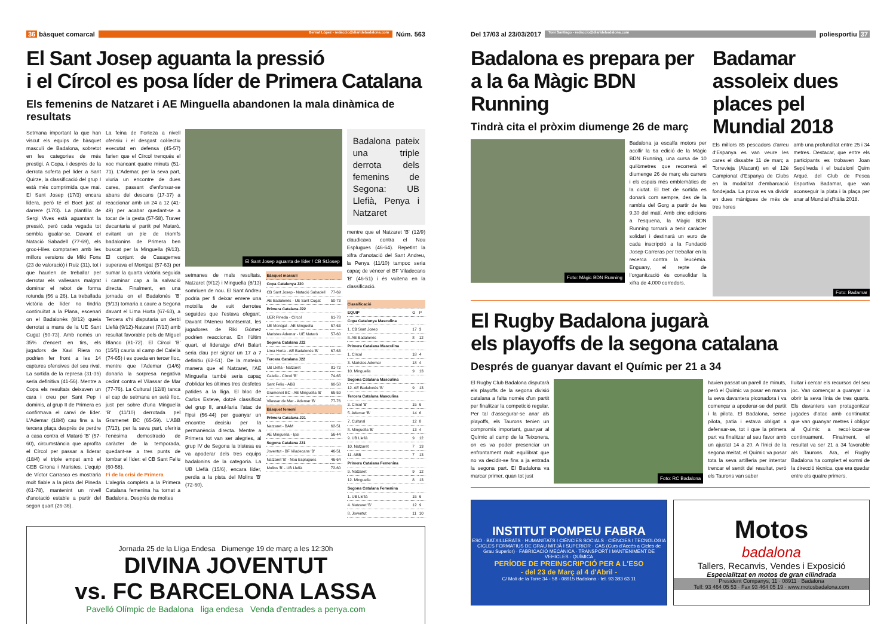36 bàsquet comarcal Bernat López - redaccio@diaridebadalona.com Núm. 563
El Sant Josep aguanta la pressió
i el Círcol es posa líder de Primera Catalana
Els femenins de Natzaret i AE Minguella abandonen la mala dinàmica de resultats
Setmana important la que han viscut els equips de bàsquet masculí de Badalona, sobretot en les categories de més prestigi. A Copa, i després de la derrota soferta pel líder a Sant Quirze, la classificació del grup I està més comprimida que mai. El Sant Josep (17/3) encara lidera, però té el Boet just al darrere (17/3). La plantilla de Sergi Vives està aguantant la pressió, però cada vegada tot sembla igualar-se. Davant el Natació Sabadell (77-69), els groc-i-liles comptarien amb les millors versions de Miki Fons (23 de valoració) i Ruiz (31), tot i que haurien de treballar per derrotar els vallesans malgrat dominar el rebot de forma rotunda (56 a 26). La treballada victòria de líder no tindria continuïtat a la Plana, escenari on el Badalonès (8/12) queia derrotat a mans de la UE Sant Cugat (50-73). Amb només un 35% d'encert en tirs, els jugadors de Xavi Riera no podrien fer front a les 14 captures ofensives del seu rival. La sortida de la represa (31-35) seria definitiva (41-56). Mentre a Copa els resultats deixaven un cara i creu per Sant Pep i dominis, al grup II de Primera es confirmava el canvi de líder. L'Ademar (18/4) cau fins a la tercera plaça després de perdre a casa contra el Mataró 'B' (57-60), circumstància que aprofita el Círcol per passar a liderar (18/4) el triple empat amb el CEB Girona i Maristes. L'equip de Víctor Carrasco es mostraria molt fiable a la pista del Pineda (61-78), mantenint un nivell d'anotació estable a partir del segon quart (26-36).
La feina de Forteza a nivell ofensiu i el desgast col·lectiu executat en defensa (45-57) farien que el Círcol trenqués el xoc mancant quatre minuts (51-71). L'Ademar, per la seva part, viuria un encontre de dues cares, passant d'enfonsar-se abans del descans (17-37) a reaccionar amb un 24 a 12 (41-49) per acabar quedant-se a tocar de la gesta (57-58). Traver decantaria el partit pel Mataró, evitant un ple de triomfs badalonins de Primera ben buscat per la Minguella (9/13). El conjunt de Casagemes superava el Montgat (57-63) per sumar la quarta victòria seguida i caminar cap a la salvació directa. Finalment, en una jornada on el Badalonès 'B' (9/13) tornaria a caure a Segona davant el Lima Horta (67-63), a Tercera s'hi disputaria un derbi Llefià (9/12)-Natzaret (7/13) amb resultat favorable pels de Miguel Blanco (81-72). El Círcol 'B' (15/6) cauria al camp del Calella (74-65) i es queda en tercer lloc, mentre que l'Ademar (14/6) donaria la sorpresa negativa cedint contra el Vilassar de Mar (77-76). La Cultural (12/8) tanca el cap de setmana en setè lloc, just per sobre d'una Minguella 'B' (11/10) derrotada pel Gramenet BC (65-59). L'ABB (7/13), per la seva part, oferiria l'enèsima demostració de caràcter de la temporada, quedant-se a tres punts de tombar el líder: el CB Sant Feliu (60-58).
Fi de la crisi de Primera
L'alegria completa a la Primera Catalana femenina ha tornat a Badalona. Després de moltes
El Sant Josep aguanta de líder / CB StJosep
setmanes de mals resultats, Natzaret (9/12) i Minguella (8/13) somriuen de nou. El Sant Andreu podria per fi deixar enrere una motxilla de vuit derrotes seguides que l'estava ofegant. Davant l'Ateneu Montserrat, les jugadores de Riki Gómez podrien reaccionar. En l'últim quart, el lideratge d'Ari Balart seria clau per signar un 17 a 7 definitiu (62-51). De la mateixa manera que el Natzaret, l'AE Minguella també seria capaç d'oblidar les últimes tres desfetes patides a la lliga. El bloc de Carlos Esteve, dotzè classificat del grup II, anul·laria l'atac de l'Ipsi (56-44) per guanyar un encontre decisiu per la permanència directa. Mentre a Primera tot van ser alegries, al grup IV de Segona la tristesa es va apoderar dels tres equips badalonins de la categoria. La UB Llefià (15/6), encara líder, perdia a la pista del Molins 'B' (72-60),
| Bàsquet masculí | |
| --- | --- |
| Copa Catalunya J20 | |
| CB Sant Josep - Natació Sabadell | 77-69 |
| AE Badalonès - UE Sant Cugat | 50-73 |
| Primera Catalana J22 | |
| UER Pineda - Círcol | 61-78 |
| UE Montgat - AE Minguella | 57-63 |
| Maristes Ademar - UE Mataró | 57-60 |
| Segona Catalana J22 | |
| Lima Horta - AE Badalonès 'B' | 67-63 |
| Tercera Catalana J22 | |
| UB Llefià - Natzaret | 81-72 |
| Calella - Círcol 'B' | 74-65 |
| Sant Feliu - ABB | 60-58 |
| Gramenet BC - AE Minguella 'B' | 65-59 |
| Vilassar de Mar - Ademar 'B' | 77-76 |
| Bàsquet femení | |
| Primera Catalana J21 | |
| Natzaret - BAM | 62-51 |
| AE Minguella - Ipsi | 56-44 |
| Segona Catalana J21 | |
| Joventut - BF Viladecans 'B' | 46-51 |
| Natzaret 'B' - Nou Esplugues | 46-64 |
| Molins 'B' - UB Llefià | 72-60 |
Badalona pateix una triple derrota dels femenins de Segona: UB Llefià, Penya i Natzaret
mentre que el Natzaret 'B' (12/9) claudicava contra el Nou Esplugues (46-64). Repetint la xifra d'anotació del Sant Andreu, la Penya (11/10) tampoc seria capaç de vèncer el BF Viladecans 'B' (46-51) i és vuitena en la classificació.
| Classificació | | |
| --- | --- | --- |
| EQUIP | G | P |
| Copa Catalunya Masculina | | |
| 1. CB Sant Josep | 17 | 3 |
| 8. AE Badalonès | 8 | 12 |
| Primera Catalana Masculina | | |
| 1. Círcol | 18 | 4 |
| 3. Maristes Ademar | 18 | 4 |
| 10. Minguella | 9 | 13 |
| Segona Catalana Masculina | | |
| 12. AE Badalonès 'B' | 9 | 13 |
| Tercera Catalana Masculina | | |
| 3. Círcol 'B' | 15 | 6 |
| 5. Ademar 'B' | 14 | 6 |
| 7. Cultural | 12 | 8 |
| 8. Minguella 'B' | 13 | 4 |
| 9. UB Llefià | 9 | 12 |
| 10. Natzaret | 7 | 13 |
| 11. ABB | 7 | 13 |
| Primera Catalana Femenina | | |
| 9. Natzaret | 9 | 12 |
| 12. Minguella | 8 | 13 |
| Segona Catalana Femenina | | |
| 1. UB Llefià | 15 | 6 |
| 4. Natzaret 'B' | 12 | 9 |
| 8. Joventut | 11 | 10 |
Jornada 25 de la Lliga Endesa Diumenge 19 de març a les 12:30h
DIVINA JOVENTUT
vs. FC BARCELONA LASSA
Pavelló Olímpic de Badalona liga endesa Venda d'entrades a penya.com
Del 17/03 al 23/03/2017 Toni Santiago - redaccio@diaridebadalona.com poliesportiu 37
Badalona es prepara per
a la 6a Màgic BDN Running
Tindrà cita el pròxim diumenge 26 de març
Foto: Màgic BDN Running
Badalona ja escalfa motors per acollir la 6a edició de la Màgic BDN Running, una cursa de 10 quilòmetres que recorrerà el diumenge 26 de març els carrers i els espais més emblemàtics de la ciutat. El tret de sortida es donarà com sempre, des de la rambla del Gorg a partir de les 9.30 del matí. Amb cinc edicions a l'esquena, la Màgic BDN Running tornarà a tenir caràcter solidari i destinarà un euro de cada inscripció a la Fundació Josep Carreras per treballar en la recerca contra la leucèmia. Enguany, el repte de l'organització és consolidar la xifra de 4.000 corredors.
Badamar assoleix dues places pel Mundial 2018
Els millors 85 pescadors d'arreu d'Espanya es van veure les cares el dissabte 11 de març a Torrevieja (Alacant) en el 12è Campionat d'Espanya de Clubs en la modalitat d'embarcació fondejada. La prova es va dividir en dues mànigues de més de tres hores
amb una profunditat entre 25 i 34 metres. Destacar, que entre els participants es trobaven Joan Sepúlveda i el badaloní Quim Arqué, del Club de Pesca Esportiva Badamar, que van aconseguir la plata i la plaça per anar al Mundial d'Itàlia 2018.
Foto: Badamar
El Rugby Badalona jugarà
els playoffs de la segona catalana
Després de guanyar davant el Químic per 21 a 34
El Rugby Club Badalona disputarà els playoffs de la segona divisió catalana a falta només d'un partit per finalitzar la competició regular. Per tal d'assegurar-se anar als playoffs, els Taurons tenien un compromís important, guanyar al Químic al camp de la Teixonera, on es va poder presenciar un enfrontament molt equilibrat que no va decidir-se fins a ja entrada la segona part. El Badalona va marcar primer, quan tot just
Foto: RC Badalona
havien passat un parell de minuts, però el Químic va posar en marxa la seva davantera piconadora i va començar a apoderar-se del partit i la pilota. El Badalona, sense pilota, patia i estava obligat a defensar-se, tot i que la primera part va finalitzar al seu favor amb un ajustat 14 a 20. A l'inici de la segona meitat, el Químic va posar tota la seva artilleria per intentar trencar el sentit del resultat, però els Taurons van saber
lluitar i cercar els recursos del seu joc. Van començar a guanyar i a obrir la seva línia de tres quarts. Els davanters van protagonitzar jugades d'atac amb continuïtat que van guanyar metres i obligar al Químic a recol·locar-se contínuament. Finalment, el resultat va ser 21 a 34 favorable als Taurons. Ara, el Rugby Badalona ha complert el somni de la direcció tècnica, que era quedar entre els quatre primers.
INSTITUT POMPEU FABRA
ESO · BATXILLERATS · HUMANITATS I CIÈNCIES SOCIALS · CIÈNCIES I TECNOLOGIA
CICLES FORMATIUS DE GRAU MITJÀ I SUPERIOR · CAS (Curs d'Accés a Cicles de Grau Superior) · FABRICACIÓ MECÀNICA · TRANSPORT I MANTENIMENT DE VEHICLES · QUÍMICA
PERÍODE DE PREINSCRIPCIÓ PER A L'ESO
- del 23 de Març al 4 d'Abril -
C/ Molí de la Torre 34 - 58 · 08915 Badalona · tel. 93 383 63 11
Motos
badalona
Tallers, Recanvis, Vendes i Exposició
Especialitzat en motos de gran cilindrada
President Companys, 11 · 08911 · Badalona
Telf: 93 464 05 53 · Fax 93 464 05 19 · www.motosbadalona.com